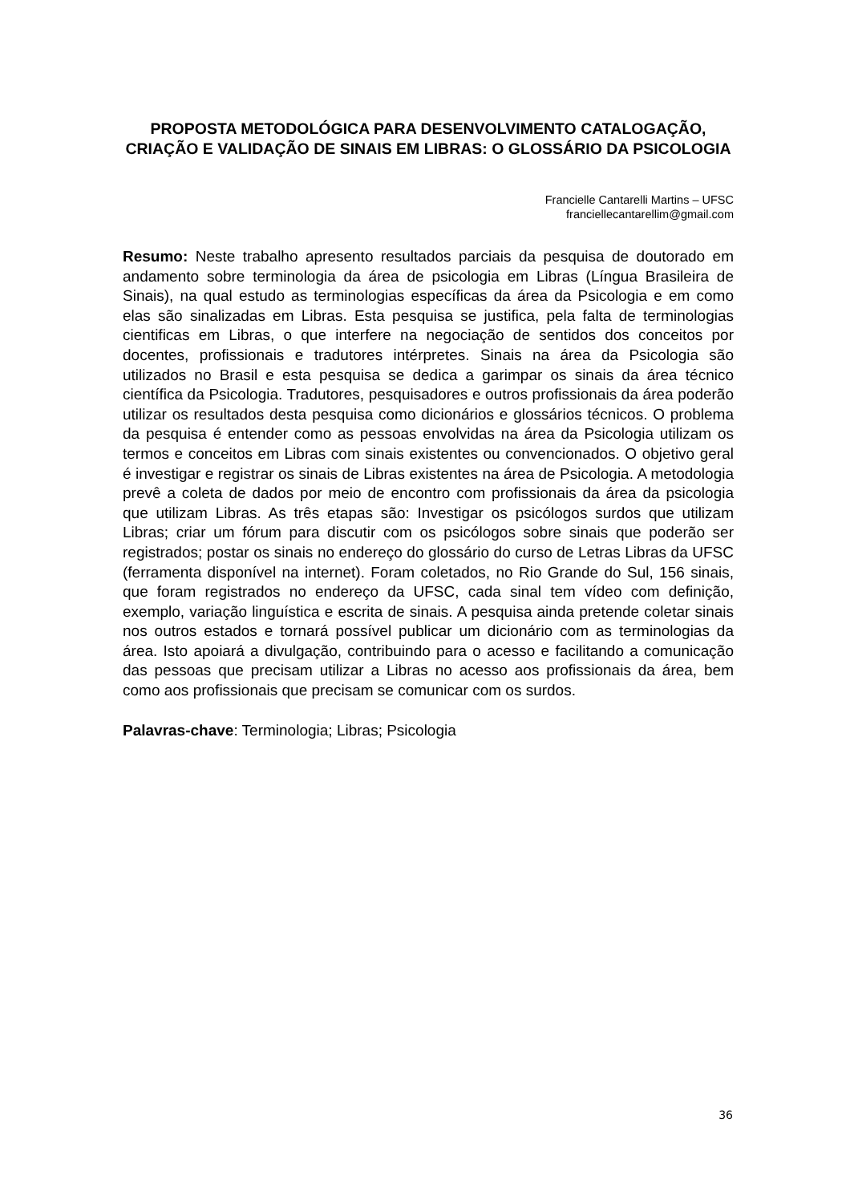PROPOSTA METODOLÓGICA PARA DESENVOLVIMENTO CATALOGAÇÃO, CRIAÇÃO E VALIDAÇÃO DE SINAIS EM LIBRAS: O GLOSSÁRIO DA PSICOLOGIA
Francielle Cantarelli Martins – UFSC
franciellecantarellim@gmail.com
Resumo: Neste trabalho apresento resultados parciais da pesquisa de doutorado em andamento sobre terminologia da área de psicologia em Libras (Língua Brasileira de Sinais), na qual estudo as terminologias específicas da área da Psicologia e em como elas são sinalizadas em Libras. Esta pesquisa se justifica, pela falta de terminologias cientificas em Libras, o que interfere na negociação de sentidos dos conceitos por docentes, profissionais e tradutores intérpretes. Sinais na área da Psicologia são utilizados no Brasil e esta pesquisa se dedica a garimpar os sinais da área técnico científica da Psicologia. Tradutores, pesquisadores e outros profissionais da área poderão utilizar os resultados desta pesquisa como dicionários e glossários técnicos. O problema da pesquisa é entender como as pessoas envolvidas na área da Psicologia utilizam os termos e conceitos em Libras com sinais existentes ou convencionados. O objetivo geral é investigar e registrar os sinais de Libras existentes na área de Psicologia. A metodologia prevê a coleta de dados por meio de encontro com profissionais da área da psicologia que utilizam Libras. As três etapas são: Investigar os psicólogos surdos que utilizam Libras; criar um fórum para discutir com os psicólogos sobre sinais que poderão ser registrados; postar os sinais no endereço do glossário do curso de Letras Libras da UFSC (ferramenta disponível na internet). Foram coletados, no Rio Grande do Sul, 156 sinais, que foram registrados no endereço da UFSC, cada sinal tem vídeo com definição, exemplo, variação linguística e escrita de sinais. A pesquisa ainda pretende coletar sinais nos outros estados e tornará possível publicar um dicionário com as terminologias da área. Isto apoiará a divulgação, contribuindo para o acesso e facilitando a comunicação das pessoas que precisam utilizar a Libras no acesso aos profissionais da área, bem como aos profissionais que precisam se comunicar com os surdos.
Palavras-chave: Terminologia; Libras; Psicologia
36